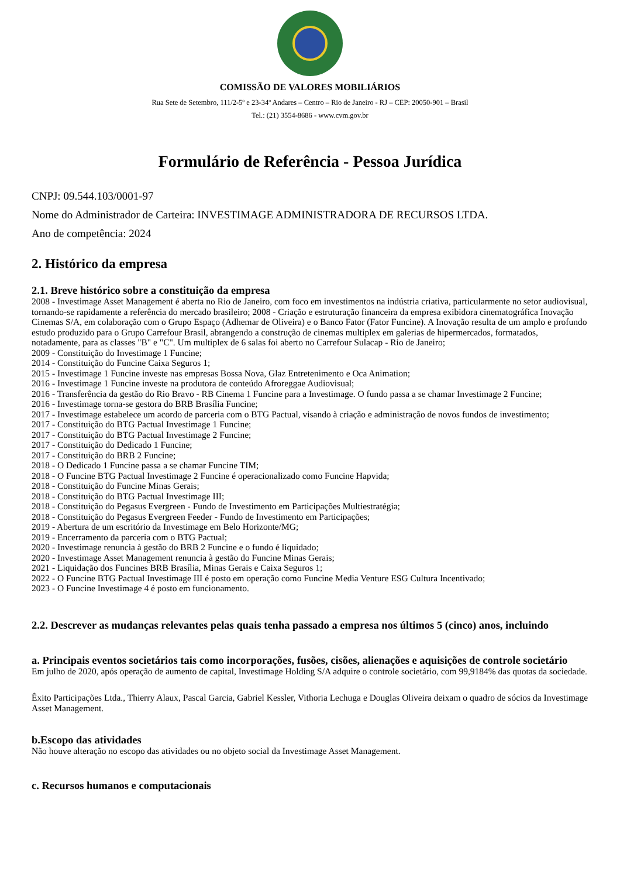COMISSÃO DE VALORES MOBILIÁRIOS
Rua Sete de Setembro, 111/2-5º e 23-34º Andares – Centro – Rio de Janeiro - RJ – CEP: 20050-901 – Brasil
Tel.: (21) 3554-8686 - www.cvm.gov.br
Formulário de Referência - Pessoa Jurídica
CNPJ: 09.544.103/0001-97
Nome do Administrador de Carteira: INVESTIMAGE ADMINISTRADORA DE RECURSOS LTDA.
Ano de competência: 2024
2. Histórico da empresa
2.1. Breve histórico sobre a constituição da empresa
2008 - Investimage Asset Management é aberta no Rio de Janeiro, com foco em investimentos na indústria criativa, particularmente no setor audiovisual, tornando-se rapidamente a referência do mercado brasileiro; 2008 - Criação e estruturação financeira da empresa exibidora cinematográfica Inovação Cinemas S/A, em colaboração com o Grupo Espaço (Adhemar de Oliveira) e o Banco Fator (Fator Funcine). A Inovação resulta de um amplo e profundo estudo produzido para o Grupo Carrefour Brasil, abrangendo a construção de cinemas multiplex em galerias de hipermercados, formatados, notadamente, para as classes "B" e "C". Um multiplex de 6 salas foi aberto no Carrefour Sulacap - Rio de Janeiro;
2009 - Constituição do Investimage 1 Funcine;
2014 - Constituição do Funcine Caixa Seguros 1;
2015 - Investimage 1 Funcine investe nas empresas Bossa Nova, Glaz Entretenimento e Oca Animation;
2016 - Investimage 1 Funcine investe na produtora de conteúdo Afroreggae Audiovisual;
2016 - Transferência da gestão do Rio Bravo - RB Cinema 1 Funcine para a Investimage. O fundo passa a se chamar Investimage 2 Funcine;
2016 - Investimage torna-se gestora do BRB Brasília Funcine;
2017 - Investimage estabelece um acordo de parceria com o BTG Pactual, visando à criação e administração de novos fundos de investimento;
2017 - Constituição do BTG Pactual Investimage 1 Funcine;
2017 - Constituição do BTG Pactual Investimage 2 Funcine;
2017 - Constituição do Dedicado 1 Funcine;
2017 - Constituição do BRB 2 Funcine;
2018 - O Dedicado 1 Funcine passa a se chamar Funcine TIM;
2018 - O Funcine BTG Pactual Investimage 2 Funcine é operacionalizado como Funcine Hapvida;
2018 - Constituição do Funcine Minas Gerais;
2018 - Constituição do BTG Pactual Investimage III;
2018 - Constituição do Pegasus Evergreen - Fundo de Investimento em Participações Multiestratégia;
2018 - Constituição do Pegasus Evergreen Feeder - Fundo de Investimento em Participações;
2019 - Abertura de um escritório da Investimage em Belo Horizonte/MG;
2019 - Encerramento da parceria com o BTG Pactual;
2020 - Investimage renuncia à gestão do BRB 2 Funcine e o fundo é liquidado;
2020 - Investimage Asset Management renuncia à gestão do Funcine Minas Gerais;
2021 - Liquidação dos Funcines BRB Brasília, Minas Gerais e Caixa Seguros 1;
2022 - O Funcine BTG Pactual Investimage III é posto em operação como Funcine Media Venture ESG Cultura Incentivado;
2023 - O Funcine Investimage 4 é posto em funcionamento.
2.2. Descrever as mudanças relevantes pelas quais tenha passado a empresa nos últimos 5 (cinco) anos, incluindo
a. Principais eventos societários tais como incorporações, fusões, cisões, alienações e aquisições de controle societário
Em julho de 2020, após operação de aumento de capital, Investimage Holding S/A adquire o controle societário, com 99,9184% das quotas da sociedade.
Êxito Participações Ltda., Thierry Alaux, Pascal Garcia, Gabriel Kessler, Vithoria Lechuga e Douglas Oliveira deixam o quadro de sócios da Investimage Asset Management.
b.Escopo das atividades
Não houve alteração no escopo das atividades ou no objeto social da Investimage Asset Management.
c. Recursos humanos e computacionais